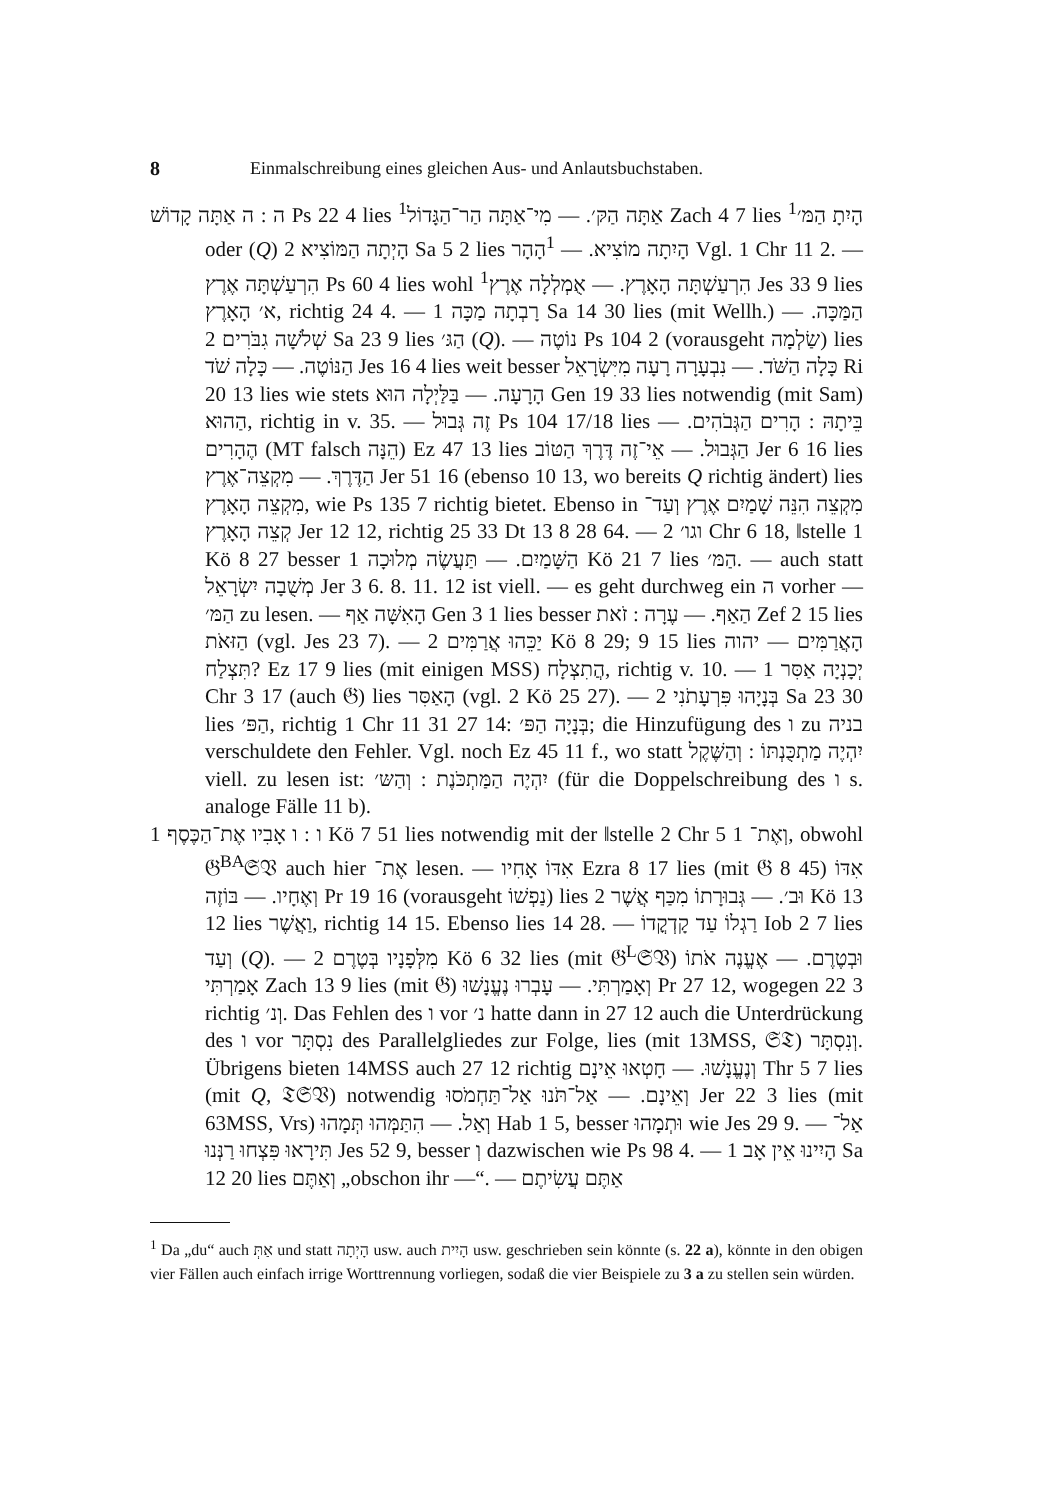8 Einmalschreibung eines gleichen Aus- und Anlautsbuchstaben.
ה : ה אַתָּה קָדוֹשׁ Ps 22 4 lies <sup>1</sup>אַתָּה הַקּ׳. — מִי־אַתָּה הַר־הַגָּדוֹל Zach 4 7 lies <sup>1</sup>הָיִתָ הַמּ׳ oder (Q) הָיְתָה הַמּוֹצִיא 2 Sa 5 2 lies הָיִתָה מוֹצִיא. — <sup>1</sup>הָהָר Vgl. 1 Chr 11 2. — הִרְעַשְׁתָּה אֶרֶץ Ps 60 4 lies wohl <sup>1</sup>הִרְעַשְׁתָּה הָאָרֶץ. — אֻמְלְלָה אֶרֶץ Jes 33 9 lies א׳ הָאָרֶץ, richtig 24 4. — רָבְתָה מַכָּה 1 Sa 14 30 lies (mit Wellh.) הַמַּכָּה. — שְׁלֹשָׁה גִבֹּרִים 2 Sa 23 9 lies הַגּ׳ (Q). — נוֹטֶה Ps 104 2 (vorausgeht שַׂלְמָה) lies הַנּוֹטֶה. — כָּלָה שֹׁד Jes 16 4 lies weit besser כָּלָה הַשֹּׁד. — נִבְעָרָה רָעָה מִיִּשְׂרָאֵל Ri 20 13 lies wie stets הָרָעָה. — בַּלַּיְלָה הוּא Gen 19 33 lies notwendig (mit Sam) הַהוּא, richtig in v. 35. — זֶה גְּבוּל Ps 104 17/18 lies בֵּיתָהּ : הָרִים הַגְּבֹהִים. — הֶהָרִים (MT falsch הֵנָּה) Ez 47 13 lies הַגְּבוּל. — אֵי־זֶה דֶּרֶךְ הַטּוֹב Jer 6 16 lies הַדֶּרֶךְ. — מִקְצֵה־אֶרֶץ Jer 51 16 (ebenso 10 13, wo bereits Q richtig ändert) lies מִקְצֵה הָאָרֶץ, wie Ps 135 7 richtig bietet. Ebenso in מִקְצֵה הִנֵּה שָׁמַיִם אֶרֶץ וְעַד־קְצֵה הָאָרֶץ Jer 12 12, richtig 25 33 Dt 13 8 28 64. — וגו׳ 2 Chr 6 18, ‖stelle 1 Kö 8 27 besser הַשָּׁמַיִם. — תַּעֲשֶׂה מְלוּכָה 1 Kö 21 7 lies הַמּ׳. — auch statt מְשֻׁבָה יִשְׂרָאֵל Jer 3 6. 8. 11. 12 ist viell. — es geht durchweg ein ה vorher — הַמּ׳ zu lesen. — הָאִשָּׁה אַף Gen 3 1 lies besser הַאַף. — עֶרָה : זֹאת Zef 2 15 lies הַזּאֹת (vgl. Jes 23 7). — יַכֵּהוּ אֲרַמִּים 2 Kö 8 29; 9 15 lies הָאֲרַמִּים — יהוה תִּצְלַח? Ez 17 9 lies (mit einigen MSS) הֲתִצְלָח, richtig v. 10. — יְכָנְיָה אַסִּר 1 Chr 3 17 (auch 𝔊) lies הָאַסִּר (vgl. 2 Kö 25 27). — בְּנָיָהוּ פִּרְעָתֹנִי 2 Sa 23 30 lies הַפּ׳, richtig 1 Chr 11 31 27 14: בְּנָיָה הַפּ׳; die Hinzufügung des ו zu בניה verschuldete den Fehler. Vgl. noch Ez 45 11 f., wo statt יִהְיֶה מַתְכֻּנְתּוֹ : וְהַשֶּׁקֶל viell. zu lesen ist: יִהְיֶה הַמַּתְכֹּנֶת : וְהַשּ׳ (für die Doppelschreibung des ו s. analoge Fälle 11 b).
ו : ו אָבִיו אֶת־הַכֶּסֶף 1 Kö 7 51 lies notwendig mit der ‖stelle 2 Chr 5 1 וְאֶת־, obwohl 𝔊<sup>BA</sup>𝔖𝔙 auch hier אֶת־ lesen. — אִדּוֹ אָחִיו Ezra 8 17 lies (mit 𝔊 8 45) אִדּוֹ וְאֶחָיו. — בּוֹזֶה Pr 19 16 (vorausgeht נַפְשׁוֹ) lies וּב׳. — גְּבוּרָתוֹ מִכַּף אֲשֶׁר 2 Kö 13 12 lies וַאֲשֶׁר, richtig 14 15. Ebenso lies 14 28. — רַגְלוֹ עַד קָדְקֳדוֹ Iob 2 7 lies וְעַד (Q). — מִלְּפָנָיו בְּטֶרֶם 2 Kö 6 32 lies (mit 𝔊<sup>L</sup>𝔖𝔙) וּבְטֶרֶם. — אֶעֱנֶה אֹתוֹ אָמַרְתִּי Zach 13 9 lies (mit 𝔊) וְאָמַרְתִּי. — עָבְרוּ נֶעֱנָשׁוּ Pr 27 12, wogegen 22 3 richtig וְנ׳. Das Fehlen des ו vor נ׳ hatte dann in 27 12 auch die Unterdrückung des ו vor נִסְתָּר des Parallelgliedes zur Folge, lies (mit 13MSS, 𝔖𝔗) וְנִסְתָּר. Übrigens bieten 14MSS auch 27 12 richtig וְנֶעֱנָשׁוּ. — חָטְאוּ אֵינָם Thr 5 7 lies (mit Q, 𝔗𝔖𝔙) notwendig וְאֵינָם. — אַל־תֹּנוּ אַל־תַּחְמֹסוּ Jer 22 3 lies (mit 63MSS, Vrs) וְאַל. — הִתַּמְּהוּ תְּמָהוּ Hab 1 5, besser וּתְמָהוּ wie Jes 29 9. — אַל־תִּירָאוּ פִּצְחוּ רַנְּנוּ Jes 52 9, besser וְ dazwischen wie Ps 98 4. — הָיִינוּ אֵין אָב 1 Sa 12 20 lies וְאַתֶּם „obschon ihr —“. — אַתֶּם עֲשִׂיתֶם
<sup>1</sup> Da „du“ auch אַתְּ und statt הָיְתָה usw. auch הָיִית usw. geschrieben sein könnte (s. 22 a), könnte in den obigen vier Fällen auch einfach irrige Worttrennung vorliegen, sodaß die vier Beispiele zu 3 a zu stellen sein würden.